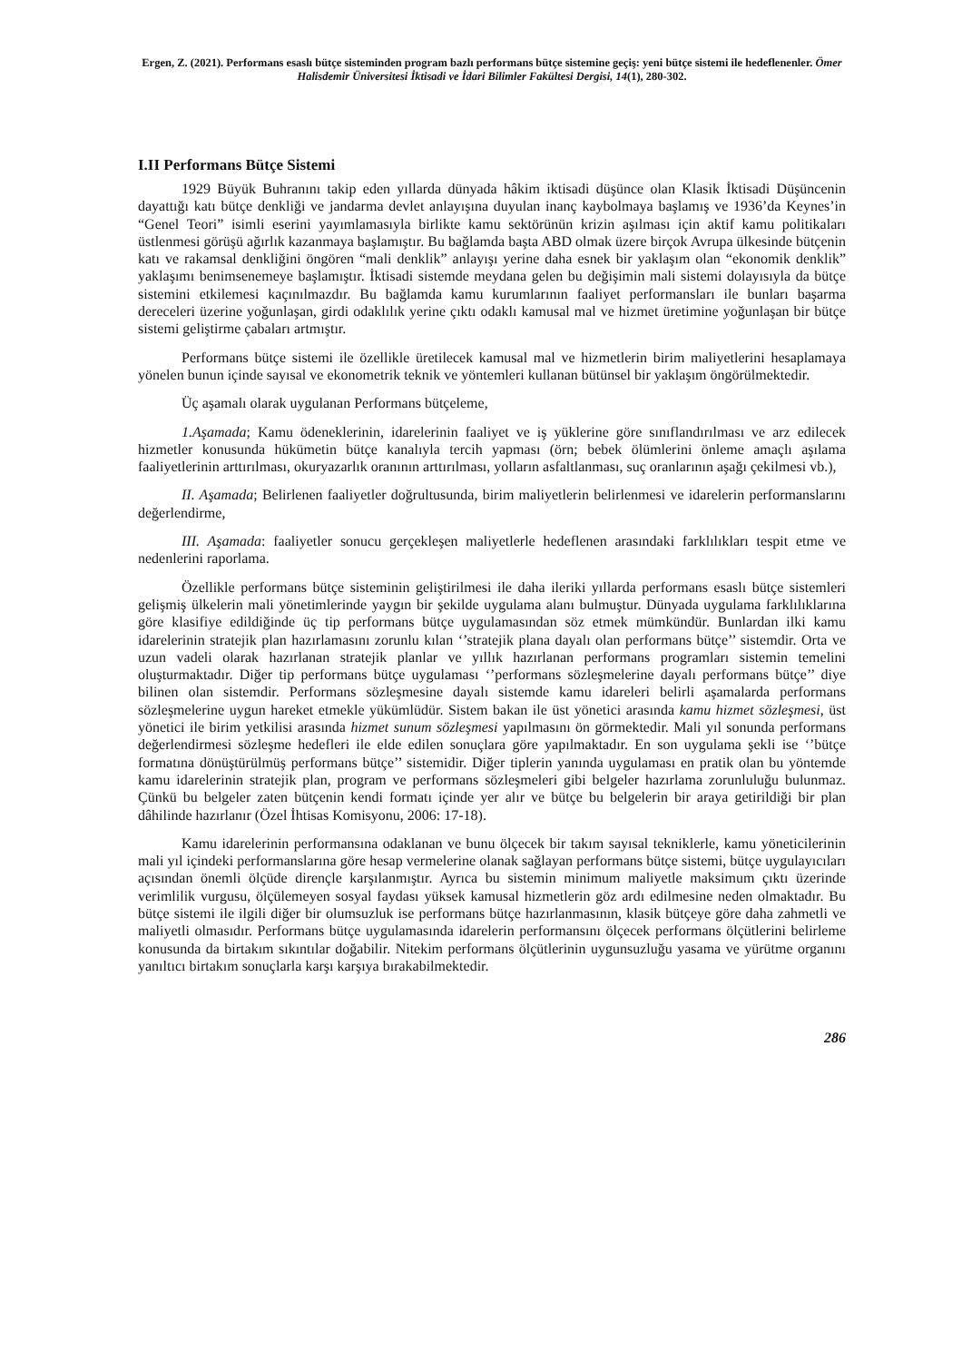Ergen, Z. (2021). Performans esaslı bütçe sisteminden program bazlı performans bütçe sistemine geçiş: yeni bütçe sistemi ile hedeflenenler. Ömer Halisdemir Üniversitesi İktisadi ve İdari Bilimler Fakültesi Dergisi, 14(1), 280-302.
I.II Performans Bütçe Sistemi
1929 Büyük Buhranını takip eden yıllarda dünyada hâkim iktisadi düşünce olan Klasik İktisadi Düşüncenin dayattığı katı bütçe denkliği ve jandarma devlet anlayışına duyulan inanç kaybolmaya başlamış ve 1936’da Keynes’in “Genel Teori” isimli eserini yayımlamasıyla birlikte kamu sektörünün krizin aşılması için aktif kamu politikaları üstlenmesi görüşü ağırlık kazanmaya başlamıştır. Bu bağlamda başta ABD olmak üzere birçok Avrupa ülkesinde bütçenin katı ve rakamsal denkliğini öngören “mali denklik” anlayışı yerine daha esnek bir yaklaşım olan “ekonomik denklik” yaklaşımı benimsenemeye başlamıştır. İktisadi sistemde meydana gelen bu değişimin mali sistemi dolayısıyla da bütçe sistemini etkilemesi kaçınılmazdır. Bu bağlamda kamu kurumlarının faaliyet performansları ile bunları başarma dereceleri üzerine yoğunlaşan, girdi odaklılık yerine çıktı odaklı kamusal mal ve hizmet üretimine yoğunlaşan bir bütçe sistemi geliştirme çabaları artmıştır.
Performans bütçe sistemi ile özellikle üretilecek kamusal mal ve hizmetlerin birim maliyetlerini hesaplamaya yönelen bunun içinde sayısal ve ekonometrik teknik ve yöntemleri kullanan bütünsel bir yaklaşım öngörülmektedir.
Üç aşamalı olarak uygulanan Performans bütçeleme,
1.Aşamada; Kamu ödeneklerinin, idarelerinin faaliyet ve iş yüklerine göre sınıflandırılması ve arz edilecek hizmetler konusunda hükümetin bütçe kanalıyla tercih yapması (örn; bebek ölümlerini önleme amaçlı aşılama faaliyetlerinin arttırılması, okuryazarlık oranının arttırılması, yolların asfaltlanması, suç oranlarının aşağı çekilmesi vb.),
II. Aşamada; Belirlenen faaliyetler doğrultusunda, birim maliyetlerin belirlenmesi ve idarelerin performanslarını değerlendirme,
III. Aşamada: faaliyetler sonucu gerçekleşen maliyetlerle hedeflenen arasındaki farklılıkları tespit etme ve nedenlerini raporlama.
Özellikle performans bütçe sisteminin geliştirilmesi ile daha ileriki yıllarda performans esaslı bütçe sistemleri gelişmiş ülkelerin mali yönetimlerinde yaygın bir şekilde uygulama alanı bulmuştur. Dünyada uygulama farklılıklarına göre klasifiye edildiğinde üç tip performans bütçe uygulamasından söz etmek mümkündür. Bunlardan ilki kamu idarelerinin stratejik plan hazırlamasını zorunlu kılan ‘’stratejik plana dayalı olan performans bütçe’’ sistemdir. Orta ve uzun vadeli olarak hazırlanan stratejik planlar ve yıllık hazırlanan performans programları sistemin temelini oluşturmaktadır. Diğer tip performans bütçe uygulaması ‘’performans sözleşmelerine dayalı performans bütçe’’ diye bilinen olan sistemdir. Performans sözleşmesine dayalı sistemde kamu idareleri belirli aşamalarda performans sözleşmelerine uygun hareket etmekle yükümlüdür. Sistem bakan ile üst yönetici arasında kamu hizmet sözleşmesi, üst yönetici ile birim yetkilisi arasında hizmet sunum sözleşmesi yapılmasını ön görmektedir. Mali yıl sonunda performans değerlendirmesi sözleşme hedefleri ile elde edilen sonuçlara göre yapılmaktadır. En son uygulama şekli ise ‘’bütçe formatına dönüştürülmüş performans bütçe’’ sistemidir. Diğer tiplerin yanında uygulaması en pratik olan bu yöntemde kamu idarelerinin stratejik plan, program ve performans sözleşmeleri gibi belgeler hazırlama zorunluluğu bulunmaz. Çünkü bu belgeler zaten bütçenin kendi formatı içinde yer alır ve bütçe bu belgelerin bir araya getirildiği bir plan dâhilinde hazırlanır (Özel İhtisas Komisyonu, 2006: 17-18).
Kamu idarelerinin performansına odaklanan ve bunu ölçecek bir takım sayısal tekniklerle, kamu yöneticilerinin mali yıl içindeki performanslarına göre hesap vermelerine olanak sağlayan performans bütçe sistemi, bütçe uygulayıcıları açısından önemli ölçüde dirençle karşılanmıştır. Ayrıca bu sistemin minimum maliyetle maksimum çıktı üzerinde verimlilik vurgusu, ölçülemeyen sosyal faydası yüksek kamusal hizmetlerin göz ardı edilmesine neden olmaktadır. Bu bütçe sistemi ile ilgili diğer bir olumsuzluk ise performans bütçe hazırlanmasının, klasik bütçeye göre daha zahmetli ve maliyetli olmasıdır. Performans bütçe uygulamasında idarelerin performansını ölçecek performans ölçütlerini belirleme konusunda da birtakım sıkıntılar doğabilir. Nitekim performans ölçütlerinin uygunsuzluğu yasama ve yürütme organını yanıltıcı birtakım sonuçlarla karşı karşıya bırakabilmektedir.
286